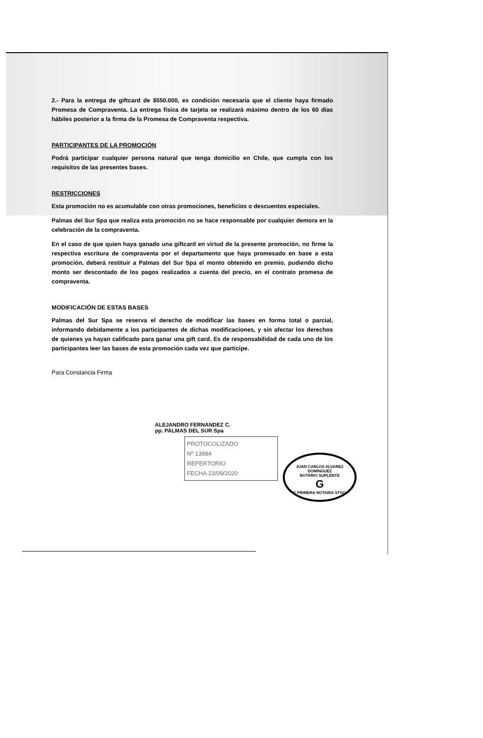2.- Para la entrega de giftcard de $550.000, es condición necesaria que el cliente haya firmado Promesa de Compraventa. La entrega física de tarjeta se realizará máximo dentro de los 60 días hábiles posterior a la firma de la Promesa de Compraventa respectiva.
PARTICIPANTES DE LA PROMOCIÓN
Podrá participar cualquier persona natural que tenga domicilio en Chile, que cumpla con los requisitos de las presentes bases.
RESTRICCIONES
Esta promoción no es acumulable con otras promociones, beneficios o descuentos especiales.
Palmas del Sur Spa que realiza esta promoción no se hace responsable por cualquier demora en la celebración de la compraventa.
En el caso de que quien haya ganado una giftcard en virtud de la presente promoción, no firme la respectiva escritura de compraventa por el departamento que haya promesado en base a esta promoción, deberá restituir a Palmas del Sur Spa el monto obtenido en premio, pudiendo dicho monto ser descontado de los pagos realizados a cuenta del precio, en el contrato promesa de compraventa.
MODIFICACIÓN DE ESTAS BASES
Palmas del Sur Spa se reserva el derecho de modificar las bases en forma total o parcial, informando debidamente a los participantes de dichas modificaciones, y sin afectar los derechos de quienes ya hayan calificado para ganar una gift card. Es de responsabilidad de cada uno de los participantes leer las bases de esta promoción cada vez que participe.
Para Constancia Firma
ALEJANDRO FERNANDEZ C.
pp. PALMAS DEL SUR Spa
PROTOCOLIZADO
Nº 13984
REPERTORIO
FECHA 23/09/2020
JUAN CARLOS ALVAREZ DOMINGUEZ
NOTARIO SUPLENTE
G
1ª PRIMERA NOTARIA STGO.